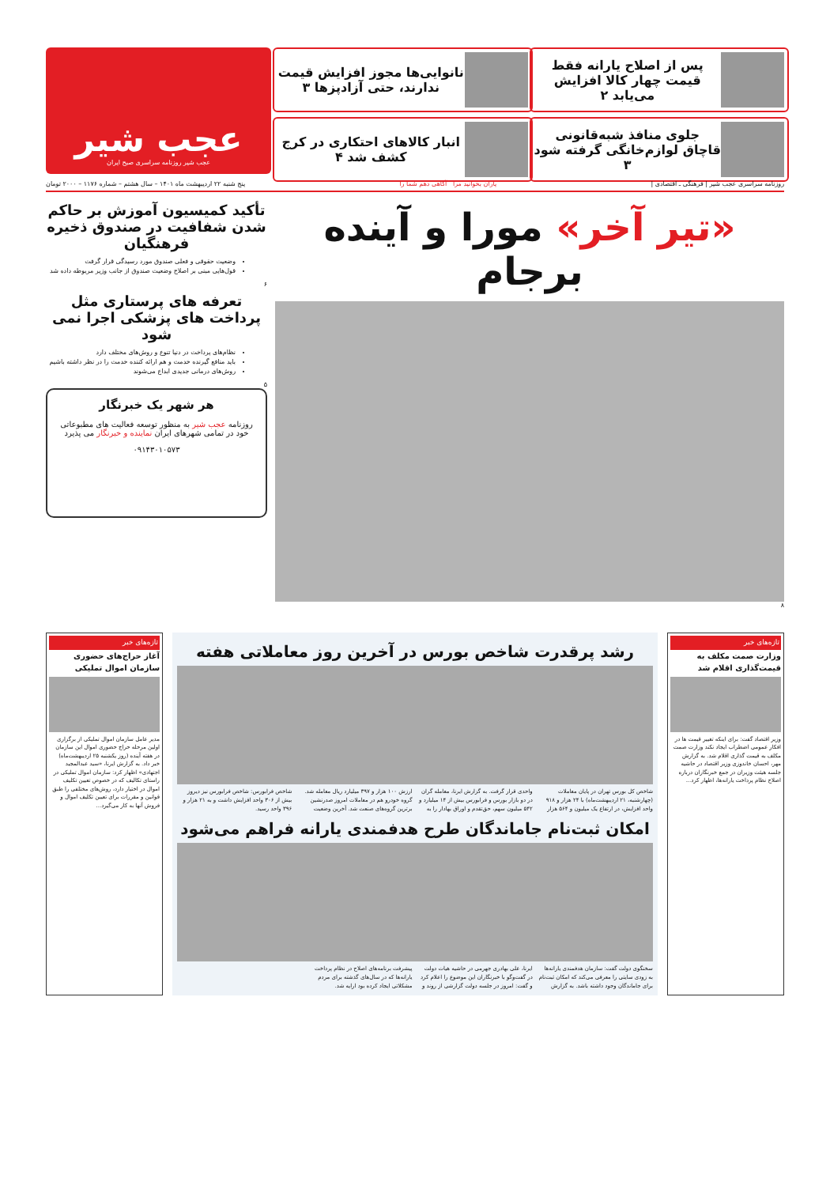پس از اصلاح یارانه فقط قیمت چهار کالا افزایش می‌یابد ۲
جلوی منافذ شبه‌قانونی قاچاق لوازم‌خانگی گرفته شود ۳
نانوایی‌ها مجوز افزایش قیمت ندارند، حتی آزادپزها ۳
انبار کالاهای احتکاری در کرج کشف شد ۴
عجب شیر
عجب شیر روزنامه سراسری صبح ایران
روزنامه سراسری عجب شیر | فرهنگی ـ اقتصادی | یاران بخوانید مرا آگاهی دهم شما را پنج شنبه ۲۲ اردیبهشت ماه ۱۴۰۱ – سال هشتم – شماره ۱۱۷۶ – ۲۰۰۰ تومان
«تیر آخر» مورا و آینده برجام
۸
تأکید کمیسیون آموزش بر حاکم شدن شفافیت در صندوق ذخیره فرهنگیان
وضعیت حقوقی و فعلی صندوق مورد رسیدگی قرار گرفت
قول‌هایی مبنی بر اصلاح وضعیت صندوق از جانب وزیر مربوطه داده شد
۶
تعرفه های پرستاری مثل پرداخت های پزشکی اجرا نمی شود
نظام‌های پرداخت در دنیا تنوع و روش‌های مختلف دارد
باید منافع گیرنده خدمت و هم ارائه کننده خدمت را در نظر داشته باشیم
روش‌های درمانی جدیدی ابداع می‌شوند
۵
هر شهر یک خبرنگار
روزنامه عجب شیر به منظور توسعه فعالیت های مطبوعاتی خود در تمامی شهرهای ایران نماینده و خبرنگار می پذیرد
۰۹۱۴۳۰۱۰۵۷۳
تازه‌های خبر
وزارت صمت مکلف به قیمت‌گذاری اقلام شد
وزیر اقتصاد گفت: برای اینکه تغییر قیمت ها در افکار عمومی اضطراب ایجاد نکند وزارت صمت مکلف به قیمت گذاری اقلام شد. به گزارش مهر، احسان خاندوزی وزیر اقتصاد در حاشیه جلسه هیئت وزیران در جمع خبرنگاران درباره اصلاح نظام پرداخت یارانه‌ها، اظهار کرد...
رشد پرقدرت شاخص بورس در آخرین روز معاملاتی هفته
شاخص کل بورس تهران در پایان معاملات (چهارشنبه، ۲۱ اردیبهشت‌ماه) با ۲۴ هزار و ۹۱۸ واحد افزایش، در ارتفاع یک میلیون و ۵۶۴ هزار واحدی قرار گرفت. به گزارش ایرنا، معامله گران در دو بازار بورس و فرابورس بیش از ۱۴ میلیارد و ۵۴۲ میلیون سهم، حق‌تقدم و اوراق بهادار را به ارزش ۱۰۰ هزار و ۳۹۷ میلیارد ریال معامله شد. گروه خودرو هم در معاملات امروز صدرنشین برترین گروه‌های صنعت شد. آخرین وضعیت شاخص فرابورس: شاخص فرابورس نیز دیروز بیش از ۳۰۶ واحد افزایش داشت و به ۲۱ هزار و ۳۹۶ واحد رسید.
امکان ثبت‌نام جاماندگان طرح هدفمندی یارانه فراهم می‌شود
سخنگوی دولت گفت: سازمان هدفمندی یارانه‌ها به زودی سایتی را معرفی می‌کند که امکان ثبت‌نام برای جاماندگان وجود داشته باشد. به گزارش ایرنا، علی بهادری جهرمی در حاشیه هیات دولت در گفت‌وگو با خبرنگاران این موضوع را اعلام کرد و گفت: امروز در جلسه دولت گزارشی از روند و پیشرفت برنامه‌های اصلاح در نظام پرداخت یارانه‌ها که در سال‌های گذشته برای مردم مشکلاتی ایجاد کرده بود ارایه شد.
تازه‌های خبر
آغاز حراج‌های حضوری سازمان اموال تملیکی
مدیر عامل سازمان اموال تملیکی از برگزاری اولین مرحله حراج حضوری اموال این سازمان در هفته آینده (روز یکشنبه ۲۵ اردیبهشت‌ماه) خبر داد. به گزارش ایرنا، «سید عبدالمجید اجتهادی» اظهار کرد: سازمان اموال تملیکی در راستای تکالیف که در خصوص تعیین تکلیف اموال در اختیار دارد، روش‌های مختلفی را طبق قوانین و مقررات برای تعیین تکلیف اموال و فروش آنها به کار می‌گیرد...